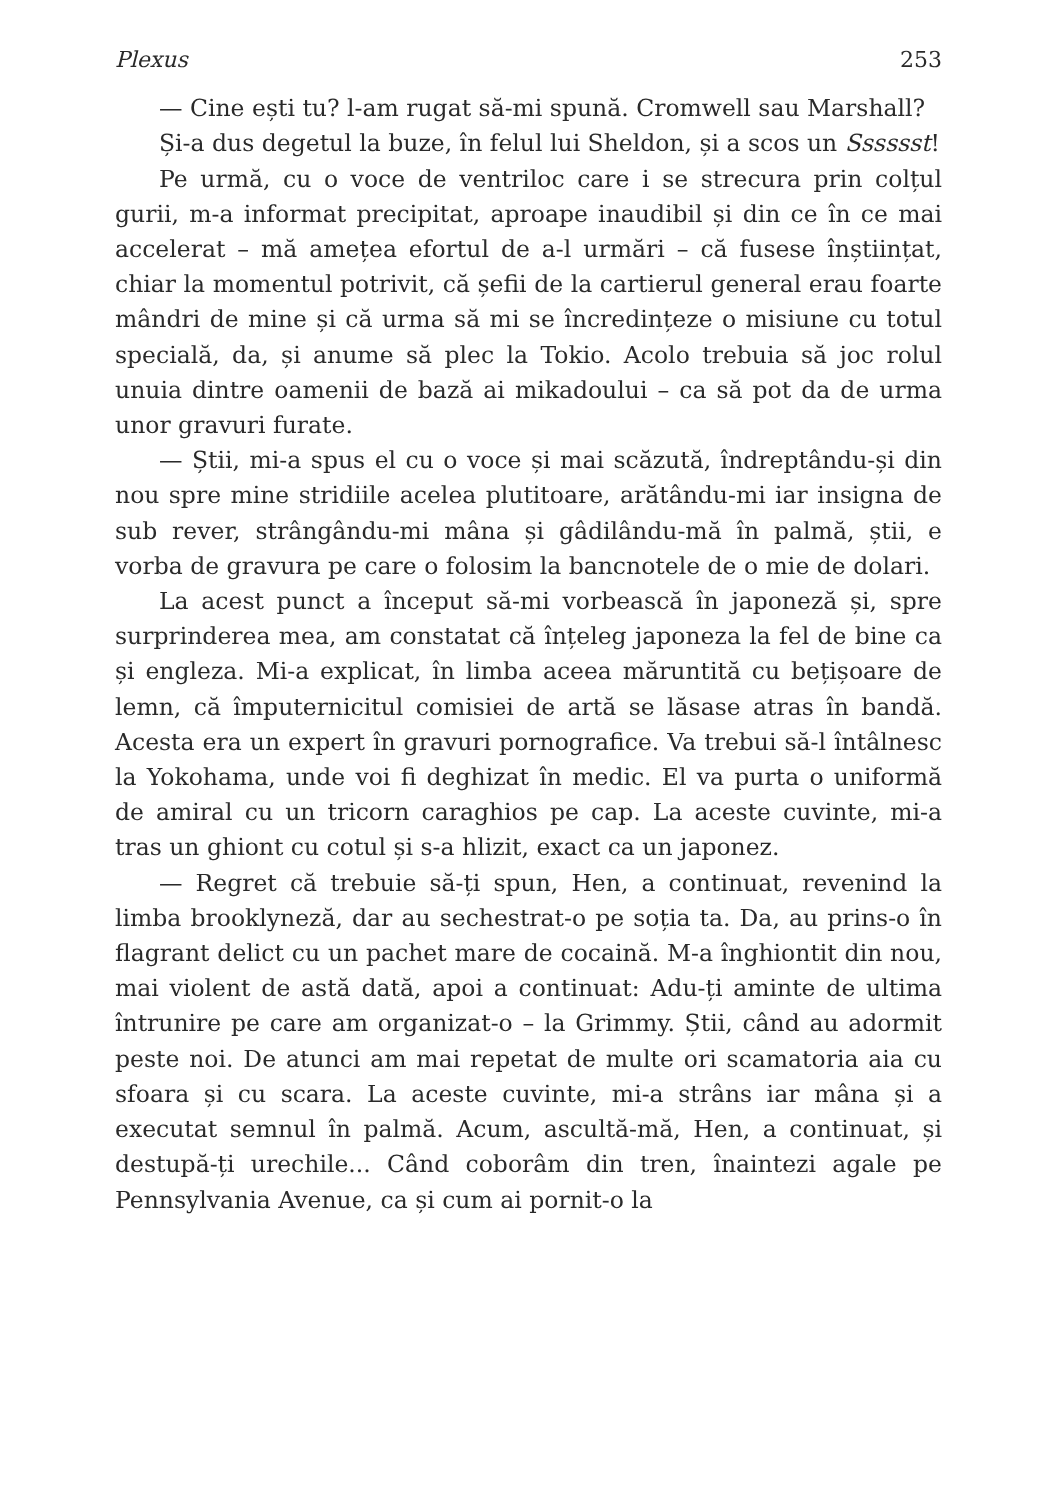Plexus 253
— Cine ești tu? l-am rugat să-mi spună. Cromwell sau Marshall?
Și-a dus degetul la buze, în felul lui Sheldon, și a scos un Sssssst!
Pe urmă, cu o voce de ventriloc care i se strecura prin colțul gurii, m-a informat precipitat, aproape inaudibil și din ce în ce mai accelerat – mă amețea efortul de a-l urmări – că fusese înștiințat, chiar la momentul potrivit, că șefii de la cartierul general erau foarte mândri de mine și că urma să mi se încredințeze o misiune cu totul specială, da, și anume să plec la Tokio. Acolo trebuia să joc rolul unuia dintre oamenii de bază ai mikadoului – ca să pot da de urma unor gravuri furate.
— Știi, mi-a spus el cu o voce și mai scăzută, îndreptându-și din nou spre mine stridiile acelea plutitoare, arătându-mi iar insigna de sub rever, strângându-mi mâna și gâdilându-mă în palmă, știi, e vorba de gravura pe care o folosim la bancnotele de o mie de dolari.
La acest punct a început să-mi vorbească în japoneză și, spre surprinderea mea, am constatat că înțeleg japoneza la fel de bine ca și engleza. Mi-a explicat, în limba aceea măruntită cu bețișoare de lemn, că împuternicitul comisiei de artă se lăsase atras în bandă. Acesta era un expert în gravuri pornografice. Va trebui să-l întâlnesc la Yokohama, unde voi fi deghizat în medic. El va purta o uniformă de amiral cu un tricorn caraghios pe cap. La aceste cuvinte, mi-a tras un ghiont cu cotul și s-a hlizit, exact ca un japonez.
— Regret că trebuie să-ți spun, Hen, a continuat, revenind la limba brooklyneză, dar au sechestrat-o pe soția ta. Da, au prins-o în flagrant delict cu un pachet mare de cocaină. M-a înghiontit din nou, mai violent de astă dată, apoi a continuat: Adu-ți aminte de ultima întrunire pe care am organizat-o – la Grimmy. Știi, când au adormit peste noi. De atunci am mai repetat de multe ori scamatoria aia cu sfoara și cu scara. La aceste cuvinte, mi-a strâns iar mâna și a executat semnul în palmă. Acum, ascultă-mă, Hen, a continuat, și destupă-ți urechile... Când coborâm din tren, înaintezi agale pe Pennsylvania Avenue, ca și cum ai pornit-o la